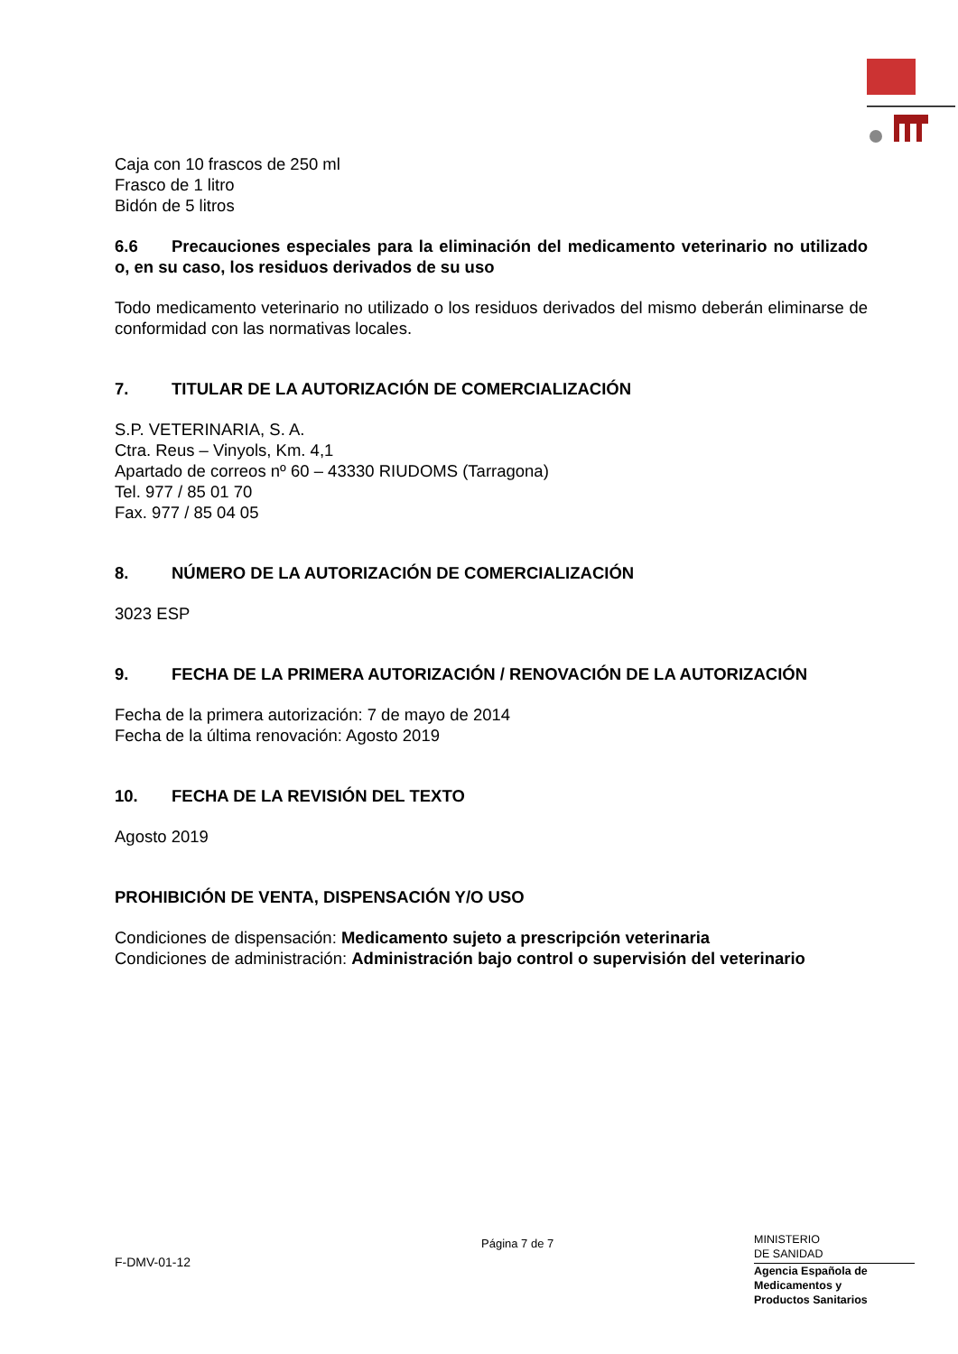Caja con 10 frascos de 250 ml
Frasco de 1 litro
Bidón de 5 litros
6.6 Precauciones especiales para la eliminación del medicamento veterinario no utilizado o, en su caso, los residuos derivados de su uso
Todo medicamento veterinario no utilizado o los residuos derivados del mismo deberán eliminarse de conformidad con las normativas locales.
7. TITULAR DE LA AUTORIZACIÓN DE COMERCIALIZACIÓN
S.P. VETERINARIA, S. A.
Ctra. Reus – Vinyols, Km. 4,1
Apartado de correos nº 60 – 43330 RIUDOMS (Tarragona)
Tel. 977 / 85 01 70
Fax. 977 / 85 04 05
8. NÚMERO DE LA AUTORIZACIÓN DE COMERCIALIZACIÓN
3023 ESP
9. FECHA DE LA PRIMERA AUTORIZACIÓN / RENOVACIÓN DE LA AUTORIZACIÓN
Fecha de la primera autorización: 7 de mayo de 2014
Fecha de la última renovación: Agosto 2019
10. FECHA DE LA REVISIÓN DEL TEXTO
Agosto 2019
PROHIBICIÓN DE VENTA, DISPENSACIÓN Y/O USO
Condiciones de dispensación: Medicamento sujeto a prescripción veterinaria
Condiciones de administración: Administración bajo control o supervisión del veterinario
Página 7 de 7
MINISTERIO
DE SANIDAD
Agencia Española de
Medicamentos y
Productos Sanitarios
F-DMV-01-12